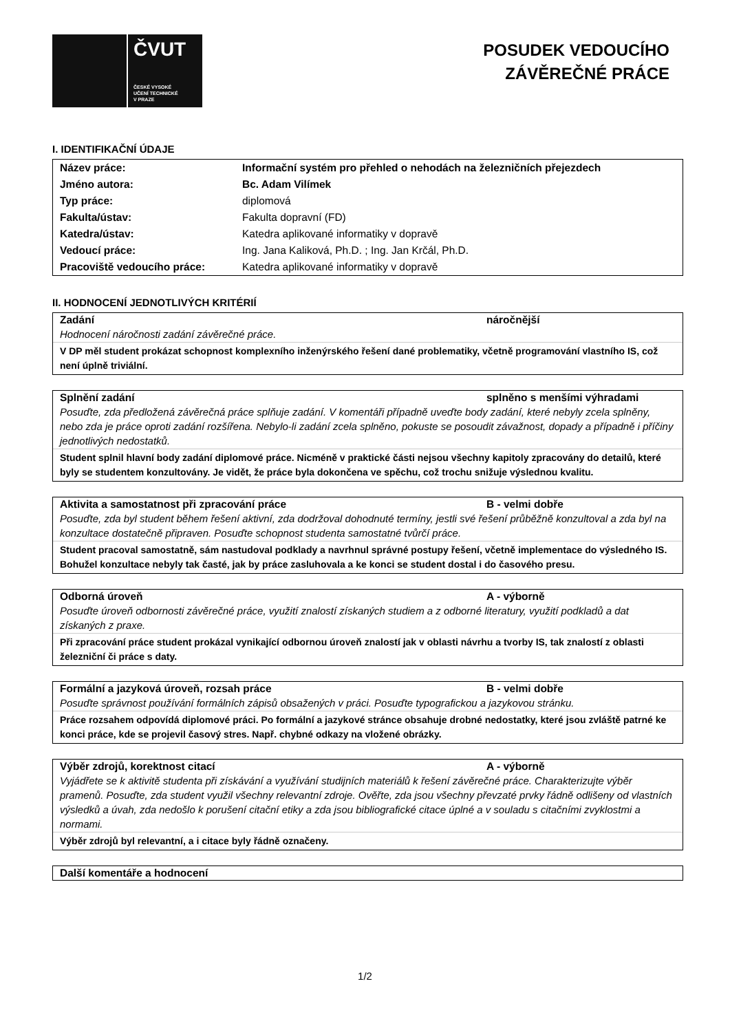ČVUT
ČESKÉ VYSOKÉ
UČENÍ TECHNICKÉ
V PRAZE
POSUDEK VEDOUCÍHO
ZÁVĚREČNÉ PRÁCE
I. IDENTIFIKAČNÍ ÚDAJE
| Název práce: | Informační systém pro přehled o nehodách na železničních přejezdech |
| Jméno autora: | Bc. Adam Vilímek |
| Typ práce: | diplomová |
| Fakulta/ústav: | Fakulta dopravní (FD) |
| Katedra/ústav: | Katedra aplikované informatiky v dopravě |
| Vedoucí práce: | Ing. Jana Kaliková, Ph.D. ; Ing. Jan Krčál, Ph.D. |
| Pracoviště vedoucího práce: | Katedra aplikované informatiky v dopravě |
II. HODNOCENÍ JEDNOTLIVÝCH KRITÉRIÍ
Zadání náročnější
Hodnocení náročnosti zadání závěrečné práce.
V DP měl student prokázat schopnost komplexního inženýrského řešení dané problematiky, včetně programování vlastního IS, což není úplně triviální.
Splnění zadání splněno s menšími výhradami
Posuďte, zda předložená závěrečná práce splňuje zadání. V komentáři případně uveďte body zadání, které nebyly zcela splněny, nebo zda je práce oproti zadání rozšířena. Nebylo-li zadání zcela splněno, pokuste se posoudit závažnost, dopady a případně i příčiny jednotlivých nedostatků.
Student splnil hlavní body zadání diplomové práce. Nicméně v praktické části nejsou všechny kapitoly zpracovány do detailů, které byly se studentem konzultovány. Je vidět, že práce byla dokončena ve spěchu, což trochu snižuje výslednou kvalitu.
Aktivita a samostatnost při zpracování práce B - velmi dobře
Posuďte, zda byl student během řešení aktivní, zda dodržoval dohodnuté termíny, jestli své řešení průběžně konzultoval a zda byl na konzultace dostatečně připraven. Posuďte schopnost studenta samostatné tvůrčí práce.
Student pracoval samostatně, sám nastudoval podklady a navrhnul správné postupy řešení, včetně implementace do výsledného IS. Bohužel konzultace nebyly tak časté, jak by práce zasluhovala a ke konci se student dostal i do časového presu.
Odborná úroveň A - výborně
Posuďte úroveň odbornosti závěrečné práce, využití znalostí získaných studiem a z odborné literatury, využití podkladů a dat získaných z praxe.
Při zpracování práce student prokázal vynikající odbornou úroveň znalostí jak v oblasti návrhu a tvorby IS, tak znalostí z oblasti železniční či práce s daty.
Formální a jazyková úroveň, rozsah práce B - velmi dobře
Posuďte správnost používání formálních zápisů obsažených v práci. Posuďte typografickou a jazykovou stránku.
Práce rozsahem odpovídá diplomové práci. Po formální a jazykové stránce obsahuje drobné nedostatky, které jsou zvláště patrné ke konci práce, kde se projevil časový stres. Např. chybné odkazy na vložené obrázky.
Výběr zdrojů, korektnost citací A - výborně
Vyjádřete se k aktivitě studenta při získávání a využívání studijních materiálů k řešení závěrečné práce. Charakterizujte výběr pramenů. Posuďte, zda student využil všechny relevantní zdroje. Ověřte, zda jsou všechny převzaté prvky řádně odlišeny od vlastních výsledků a úvah, zda nedošlo k porušení citační etiky a zda jsou bibliografické citace úplné a v souladu s citačními zvyklostmi a normami.
Výběr zdrojů byl relevantní, a i citace byly řádně označeny.
Další komentáře a hodnocení
1/2